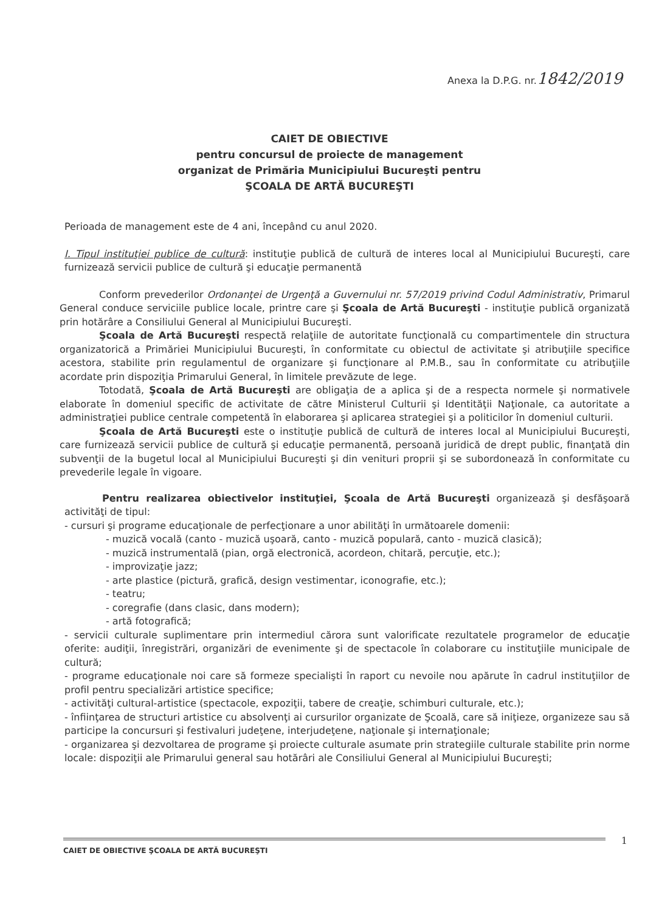Anexa la D.P.G. nr.1842/2019
CAIET DE OBIECTIVE
pentru concursul de proiecte de management
organizat de Primăria Municipiului Bucureşti pentru
ŞCOALA DE ARTĂ BUCUREŞTI
Perioada de management este de 4 ani, începând cu anul 2020.
I. Tipul instituţiei publice de cultură: instituţie publică de cultură de interes local al Municipiului Bucureşti, care furnizează servicii publice de cultură şi educaţie permanentă
Conform prevederilor Ordonanţei de Urgenţă a Guvernului nr. 57/2019 privind Codul Administrativ, Primarul General conduce serviciile publice locale, printre care şi Şcoala de Artă Bucureşti - instituţie publică organizată prin hotărâre a Consiliului General al Municipiului Bucureşti.
Şcoala de Artă Bucureşti respectă relaţiile de autoritate funcţională cu compartimentele din structura organizatorică a Primăriei Municipiului Bucureşti, în conformitate cu obiectul de activitate şi atribuţiile specifice acestora, stabilite prin regulamentul de organizare şi funcţionare al P.M.B., sau în conformitate cu atribuţiile acordate prin dispoziţia Primarului General, în limitele prevăzute de lege.
Totodată, Şcoala de Artă Bucureşti are obligaţia de a aplica şi de a respecta normele şi normativele elaborate în domeniul specific de activitate de către Ministerul Culturii şi Identităţii Naţionale, ca autoritate a administraţiei publice centrale competentă în elaborarea şi aplicarea strategiei şi a politicilor în domeniul culturii.
Şcoala de Artă Bucureşti este o instituţie publică de cultură de interes local al Municipiului Bucureşti, care furnizează servicii publice de cultură şi educaţie permanentă, persoană juridică de drept public, finanţată din subvenţii de la bugetul local al Municipiului Bucureşti şi din venituri proprii şi se subordonează în conformitate cu prevederile legale în vigoare.
Pentru realizarea obiectivelor instituţiei, Şcoala de Artă Bucureşti organizează şi desfăşoară activităţi de tipul:
- cursuri şi programe educaţionale de perfecţionare a unor abilităţi în următoarele domenii:
- muzică vocală (canto - muzică uşoară, canto - muzică populară, canto - muzică clasică);
- muzică instrumentală (pian, orgă electronică, acordeon, chitară, percuţie, etc.);
- improvizaţie jazz;
- arte plastice (pictură, grafică, design vestimentar, iconografie, etc.);
- teatru;
- coregrafie (dans clasic, dans modern);
- artă fotografică;
- servicii culturale suplimentare prin intermediul cărora sunt valorificate rezultatele programelor de educaţie oferite: audiţii, înregistrări, organizări de evenimente şi de spectacole în colaborare cu instituţiile municipale de cultură;
- programe educaţionale noi care să formeze specialişti în raport cu nevoile nou apărute în cadrul instituţiilor de profil pentru specializări artistice specifice;
- activităţi cultural-artistice (spectacole, expoziţii, tabere de creaţie, schimburi culturale, etc.);
- înfiinţarea de structuri artistice cu absolvenţi ai cursurilor organizate de Şcoală, care să iniţieze, organizeze sau să participe la concursuri şi festivaluri judeţene, interjudeţene, naţionale şi internaţionale;
- organizarea şi dezvoltarea de programe şi proiecte culturale asumate prin strategiile culturale stabilite prin norme locale: dispoziţii ale Primarului general sau hotărâri ale Consiliului General al Municipiului Bucureşti;
CAIET DE OBIECTIVE ŞCOALA DE ARTĂ BUCUREŞTI 1